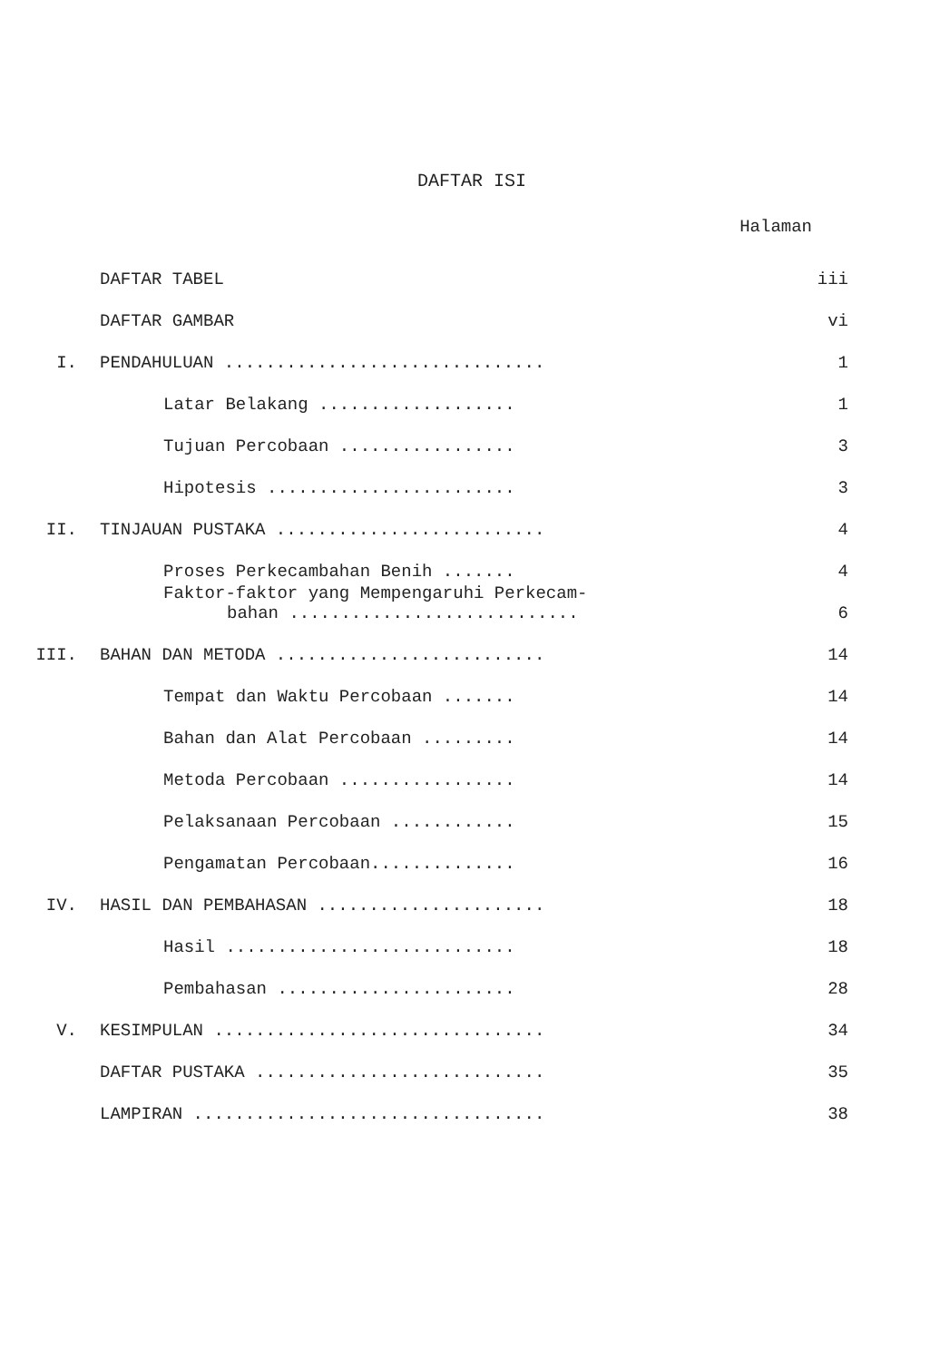DAFTAR ISI
Halaman
| | DAFTAR TABEL | iii |
| | DAFTAR GAMBAR | vi |
| I. | PENDAHULUAN ............................... | 1 |
| | Latar Belakang ................... | 1 |
| | Tujuan Percobaan ................. | 3 |
| | Hipotesis ........................ | 3 |
| II. | TINJAUAN PUSTAKA .......................... | 4 |
| | Proses Perkecambahan Benih ....... | 4 |
| | Faktor-faktor yang Mempengaruhi Perkecam- bahan ............................ | 6 |
| III. | BAHAN DAN METODA .......................... | 14 |
| | Tempat dan Waktu Percobaan ....... | 14 |
| | Bahan dan Alat Percobaan ......... | 14 |
| | Metoda Percobaan ................. | 14 |
| | Pelaksanaan Percobaan ............ | 15 |
| | Pengamatan Percobaan.............. | 16 |
| IV. | HASIL DAN PEMBAHASAN ...................... | 18 |
| | Hasil ............................ | 18 |
| | Pembahasan ....................... | 28 |
| V. | KESIMPULAN ................................ | 34 |
| | DAFTAR PUSTAKA ............................ | 35 |
| | LAMPIRAN .................................. | 38 |